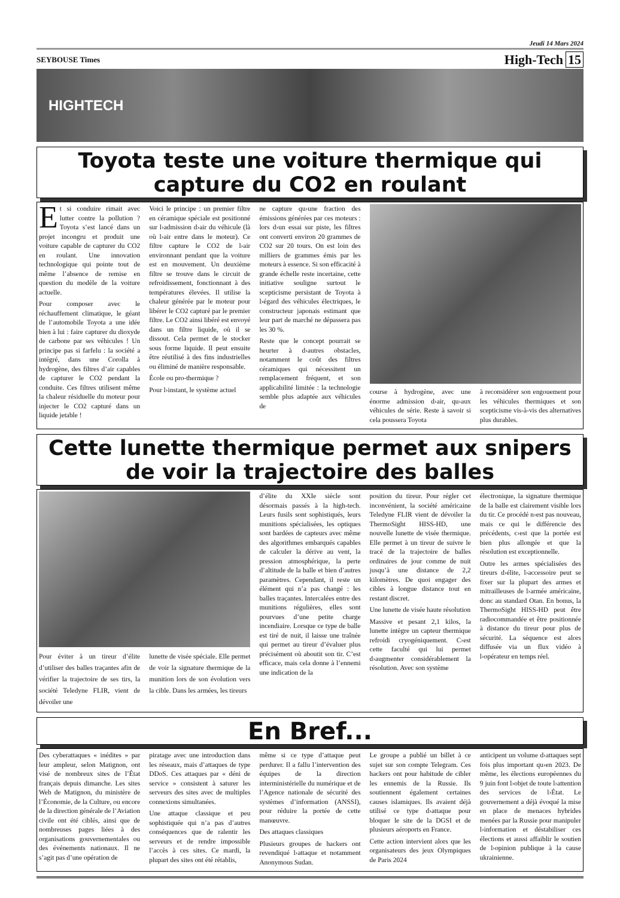Jeudi 14 Mars 2024
SEYBOUSE Times
High-Tech 15
HIGHTECH
Toyota teste une voiture thermique qui capture du CO2 en roulant
Et si conduire rimait avec lutter contre la pollution ? Toyota s’est lancé dans un projet incongru et produit une voiture capable de capturer du CO2 en roulant. Une innovation technologique qui pointe tout de même l’absence de remise en question du modèle de la voiture actuelle.
Pour composer avec le réchauffement climatique, le géant de l’automobile Toyota a une idée bien à lui : faire capturer du dioxyde de carbone par ses véhicules ! Un principe pas si farfelu : la société a intégré, dans une Corolla à hydrogène, des filtres d’air capables de capturer le CO2 pendant la conduite. Ces filtres utilisent même la chaleur résiduelle du moteur pour injecter le CO2 capturé dans un liquide jetable !
Voici le principe : un premier filtre en céramique spéciale est positionné sur l›admission d›air du véhicule (là où l›air entre dans le moteur). Ce filtre capture le CO2 de l›air environnant pendant que la voiture est en mouvement. Un deuxième filtre se trouve dans le circuit de refroidissement, fonctionnant à des températures élevées. Il utilise la chaleur générée par le moteur pour libérer le CO2 capturé par le premier filtre. Le CO2 ainsi libéré est envoyé dans un filtre liquide, où il se dissout. Cela permet de le stocker sous forme liquide. Il peut ensuite être réutilisé à des fins industrielles ou éliminé de manière responsable.
École ou pro-thermique ?
Pour l›instant, le système actuel
ne capture qu›une fraction des émissions générées par ces moteurs : lors d›un essai sur piste, les filtres ont converti environ 20 grammes de CO2 sur 20 tours. On est loin des milliers de grammes émis par les moteurs à essence. Si son efficacité à grande échelle reste incertaine, cette initiative souligne surtout le scepticisme persistant de Toyota à l›égard des véhicules électriques, le constructeur japonais estimant que leur part de marché ne dépassera pas les 30 %.
Reste que le concept pourrait se heurter à d›autres obstacles, notamment le coût des filtres céramiques qui nécessitent un remplacement fréquent, et son applicabilité limitée : la technologie semble plus adaptée aux véhicules de
course à hydrogène, avec une énorme admission d›air, qu›aux véhicules de série. Reste à savoir si cela poussera Toyota
à reconsidérer son engouement pour les véhicules thermiques et son scepticisme vis-à-vis des alternatives plus durables.
Cette lunette thermique permet aux snipers de voir la trajectoire des balles
Pour éviter à un tireur d’élite d’utiliser des balles traçantes afin de vérifier la trajectoire de ses tirs, la société Teledyne FLIR, vient de dévoiler une
lunette de visée spéciale. Elle permet de voir la signature thermique de la munition lors de son évolution vers la cible. Dans les armées, les tireurs
d’élite du XXIe siècle sont désormais passés à la high-tech. Leurs fusils sont sophistiqués, leurs munitions spécialisées, les optiques sont bardées de capteurs avec même des algorithmes embarqués capables de calculer la dérive au vent, la pression atmosphérique, la perte d’altitude de la balle et bien d’autres paramètres. Cependant, il reste un élément qui n’a pas changé : les balles traçantes. Intercalées entre des munitions régulières, elles sont pourvues d’une petite charge incendiaire. Lorsque ce type de balle est tiré de nuit, il laisse une traînée qui permet au tireur d’évaluer plus précisément où aboutit son tir. C’est efficace, mais cela donne à l’ennemi une indication de la
position du tireur. Pour régler cet inconvénient, la société américaine Teledyne FLIR vient de dévoiler la ThermoSight HISS-HD, une nouvelle lunette de visée thermique. Elle permet à un tireur de suivre le tracé de la trajectoire de balles ordinaires de jour comme de nuit jusqu’à une distance de 2,2 kilomètres. De quoi engager des cibles à longue distance tout en restant discret.
Une lunette de visée haute résolution
Massive et pesant 2,1 kilos, la lunette intègre un capteur thermique refroidi cryogéniquement. C›est cette faculté qui lui permet d›augmenter considérablement la résolution. Avec son système
électronique, la signature thermique de la balle est clairement visible lors du tir. Ce procédé n›est pas nouveau, mais ce qui le différencie des précédents, c›est que la portée est bien plus allongée et que la résolution est exceptionnelle.
Outre les armes spécialisées des tireurs d›élite, l›accessoire peut se fixer sur la plupart des armes et mitrailleuses de l›armée américaine, donc au standard Otan. En bonus, la ThermoSight HISS-HD peut être radiocommandée et être positionnée à distance du tireur pour plus de sécurité. La séquence est alors diffusée via un flux vidéo à l›opérateur en temps réel.
En Bref...
Des cyberattaques « inédites » par leur ampleur, selon Matignon, ont visé de nombreux sites de l’État français depuis dimanche. Les sites Web de Matignon, du ministère de l’Économie, de la Culture, ou encore de la direction générale de l’Aviation civile ont été ciblés, ainsi que de nombreuses pages liées à des organisations gouvernementales ou des événements nationaux. Il ne s’agit pas d’une opération de
piratage avec une introduction dans les réseaux, mais d’attaques de type DDoS. Ces attaques par « déni de service » consistent à saturer les serveurs des sites avec de multiples connexions simultanées.
Une attaque classique et peu sophistiquée qui n’a pas d’autres conséquences que de ralentir les serveurs et de rendre impossible l’accès à ces sites. Ce mardi, la plupart des sites ont été rétablis,
même si ce type d’attaque peut perdurer. Il a fallu l’intervention des équipes de la direction interministérielle du numérique et de l’Agence nationale de sécurité des systèmes d’information (ANSSI), pour réduire la portée de cette manœuvre.
Des attaques classiques
Plusieurs groupes de hackers ont revendiqué l›attaque et notamment Anonymous Sudan.
Le groupe a publié un billet à ce sujet sur son compte Telegram. Ces hackers ont pour habitude de cibler les ennemis de la Russie. Ils soutiennent également certaines causes islamiques. Ils avaient déjà utilisé ce type d›attaque pour bloquer le site de la DGSI et de plusieurs aéroports en France.
Cette action intervient alors que les organisateurs des jeux Olympiques de Paris 2024
anticipent un volume d›attaques sept fois plus important qu›en 2023. De même, les élections européennes du 9 juin font l›objet de toute l›attention des services de l›État. Le gouvernement a déjà évoqué la mise en place de menaces hybrides menées par la Russie pour manipuler l›information et déstabiliser ces élections et aussi affaiblir le soutien de l›opinion publique à la cause ukrainienne.